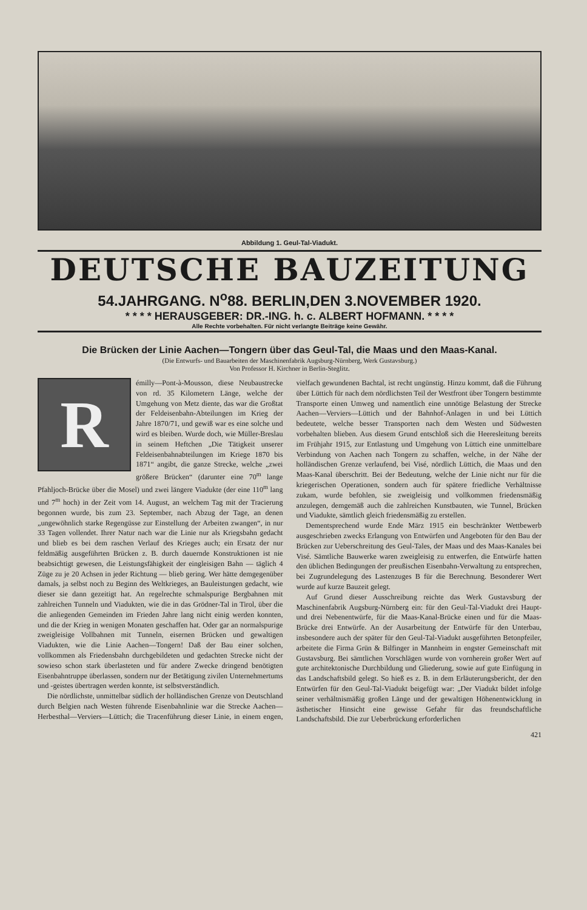Abbildung 1. Geul-Tal-Viadukt.
DEUTSCHE BAUZEITUNG
54.JAHRGANG. N<sup>o</sup>88. BERLIN,DEN 3.NOVEMBER 1920.
* * * * HERAUSGEBER: DR.-ING. h. c. ALBERT HOFMANN. * * * *
Alle Rechte vorbehalten. Für nicht verlangte Beiträge keine Gewähr.
Die Brücken der Linie Aachen—Tongern über das Geul-Tal, die Maas und den Maas-Kanal.
(Die Entwurfs- und Bauarbeiten der Maschinenfabrik Augsburg-Nürnberg, Werk Gustavsburg.)
Von Professor H. Kirchner in Berlin-Steglitz.
Rémilly—Pont-à-Mousson, diese Neubaustrecke von rd. 35 Kilometern Länge, welche der Umgehung von Metz diente, das war die Großtat der Feldeisenbahn-Abteilungen im Krieg der Jahre 1870/71, und gewiß war es eine solche und wird es bleiben. Wurde doch, wie Müller-Breslau in seinem Heftchen „Die Tätigkeit unserer Feldeisenbahnabteilungen im Kriege 1870 bis 1871“ angibt, die ganze Strecke, welche „zwei größere Brücken“ (darunter eine 70<sup>m</sup> lange Pfahljoch-Brücke über die Mosel) und zwei längere Viadukte (der eine 110<sup>m</sup> lang und 7<sup>m</sup> hoch) in der Zeit vom 14. August, an welchem Tag mit der Tracierung begonnen wurde, bis zum 23. September, nach Abzug der Tage, an denen „ungewöhnlich starke Regengüsse zur Einstellung der Arbeiten zwangen“, in nur 33 Tagen vollendet. Ihrer Natur nach war die Linie nur als Kriegsbahn gedacht und blieb es bei dem raschen Verlauf des Krieges auch; ein Ersatz der nur feldmäßig ausgeführten Brücken z. B. durch dauernde Konstruktionen ist nie beabsichtigt gewesen, die Leistungsfähigkeit der eingleisigen Bahn — täglich 4 Züge zu je 20 Achsen in jeder Richtung — blieb gering. Wer hätte demgegenüber damals, ja selbst noch zu Beginn des Weltkrieges, an Bauleistungen gedacht, wie dieser sie dann gezeitigt hat. An regelrechte schmalspurige Bergbahnen mit zahlreichen Tunneln und Viadukten, wie die in das Grödner-Tal in Tirol, über die die anliegenden Gemeinden im Frieden Jahre lang nicht einig werden konnten, und die der Krieg in wenigen Monaten geschaffen hat. Oder gar an normalspurige zweigleisige Vollbahnen mit Tunneln, eisernen Brücken und gewaltigen Viadukten, wie die Linie Aachen—Tongern! Daß der Bau einer solchen, vollkommen als Friedensbahn durchgebildeten und gedachten Strecke nicht der sowieso schon stark überlasteten und für andere Zwecke dringend benötigten Eisenbahntruppe überlassen, sondern nur der Betätigung zivilen Unternehmertums und -geistes übertragen werden konnte, ist selbstverständlich.
Die nördlichste, unmittelbar südlich der holländischen Grenze von Deutschland durch Belgien nach Westen führende Eisenbahnlinie war die Strecke Aachen—Herbesthal—Verviers—Lüttich; die Tracenführung dieser Linie, in einem engen, vielfach gewundenen Bachtal, ist recht ungünstig. Hinzu kommt, daß die Führung über Lüttich für nach dem nördlichsten Teil der Westfront über Tongern bestimmte Transporte einen Umweg und namentlich eine unnötige Belastung der Strecke Aachen—Verviers—Lüttich und der Bahnhof-Anlagen in und bei Lüttich bedeutete, welche besser Transporten nach dem Westen und Südwesten vorbehalten blieben. Aus diesem Grund entschloß sich die Heeresleitung bereits im Frühjahr 1915, zur Entlastung und Umgehung von Lüttich eine unmittelbare Verbindung von Aachen nach Tongern zu schaffen, welche, in der Nähe der holländischen Grenze verlaufend, bei Visé, nördlich Lüttich, die Maas und den Maas-Kanal überschritt. Bei der Bedeutung, welche der Linie nicht nur für die kriegerischen Operationen, sondern auch für spätere friedliche Verhältnisse zukam, wurde befohlen, sie zweigleisig und vollkommen friedensmäßig anzulegen, demgemäß auch die zahlreichen Kunstbauten, wie Tunnel, Brücken und Viadukte, sämtlich gleich friedensmäßig zu erstellen.
Dementsprechend wurde Ende März 1915 ein beschränkter Wettbewerb ausgeschrieben zwecks Erlangung von Entwürfen und Angeboten für den Bau der Brücken zur Ueberschreitung des Geul-Tales, der Maas und des Maas-Kanales bei Visé. Sämtliche Bauwerke waren zweigleisig zu entwerfen, die Entwürfe hatten den üblichen Bedingungen der preußischen Eisenbahn-Verwaltung zu entsprechen, bei Zugrundelegung des Lastenzuges B für die Berechnung. Besonderer Wert wurde auf kurze Bauzeit gelegt.
Auf Grund dieser Ausschreibung reichte das Werk Gustavsburg der Maschinenfabrik Augsburg-Nürnberg ein: für den Geul-Tal-Viadukt drei Haupt- und drei Nebenentwürfe, für die Maas-Kanal-Brücke einen und für die Maas-Brücke drei Entwürfe. An der Ausarbeitung der Entwürfe für den Unterbau, insbesondere auch der später für den Geul-Tal-Viadukt ausgeführten Betonpfeiler, arbeitete die Firma Grün & Bilfinger in Mannheim in engster Gemeinschaft mit Gustavsburg. Bei sämtlichen Vorschlägen wurde von vornherein großer Wert auf gute architektonische Durchbildung und Gliederung, sowie auf gute Einfügung in das Landschaftsbild gelegt. So hieß es z. B. in dem Erläuterungsbericht, der den Entwürfen für den Geul-Tal-Viadukt beigefügt war: „Der Viadukt bildet infolge seiner verhältnismäßig großen Länge und der gewaltigen Höhenentwicklung in ästhetischer Hinsicht eine gewisse Gefahr für das freundschaftliche Landschaftsbild. Die zur Ueberbrückung erforderlichen
421